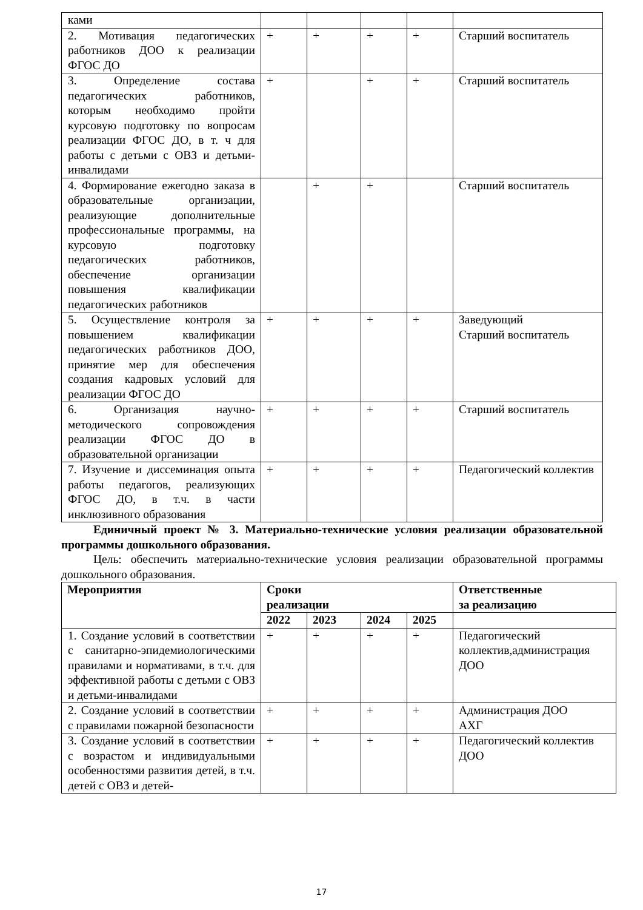| ками | | | | | |
| 2. Мотивация педагогических работников ДОО к реализации ФГОС ДО | + | + | + | + | Старший воспитатель |
| 3. Определение состава педагогических работников, которым необходимо пройти курсовую подготовку по вопросам реализации ФГОС ДО, в т. ч для работы с детьми с ОВЗ и детьми-инвалидами | + | | + | + | Старший воспитатель |
| 4. Формирование ежегодно заказа в образовательные организации, реализующие дополнительные профессиональные программы, на курсовую подготовку педагогических работников, обеспечение организации повышения квалификации педагогических работников | | + | + | | Старший воспитатель |
| 5. Осуществление контроля за повышением квалификации педагогических работников ДОО, принятие мер для обеспечения создания кадровых условий для реализации ФГОС ДО | + | + | + | + | Заведующий Старший воспитатель |
| 6. Организация научно-методического сопровождения реализации ФГОС ДО в образовательной организации | + | + | + | + | Старший воспитатель |
| 7. Изучение и диссеминация опыта работы педагогов, реализующих ФГОС ДО, в т.ч. в части инклюзивного образования | + | + | + | + | Педагогический коллектив |
Единичный проект № 3. Материально-технические условия реализации образовательной программы дошкольного образования.
Цель: обеспечить материально-технические условия реализации образовательной программы дошкольного образования.
| Мероприятия | Сроки реализации | | | | Ответственные за реализацию |
| --- | --- | --- | --- | --- | --- |
| | 2022 | 2023 | 2024 | 2025 | |
| 1. Создание условий в соответствии с санитарно-эпидемиологическими правилами и нормативами, в т.ч. для эффективной работы с детьми с ОВЗ и детьми-инвалидами | + | + | + | + | Педагогический коллектив,администрация ДОО |
| 2. Создание условий в соответствии с правилами пожарной безопасности | + | + | + | + | Администрация ДОО АХГ |
| 3. Создание условий в соответствии с возрастом и индивидуальными особенностями развития детей, в т.ч. детей с ОВЗ и детей- | + | + | + | + | Педагогический коллектив ДОО |
17